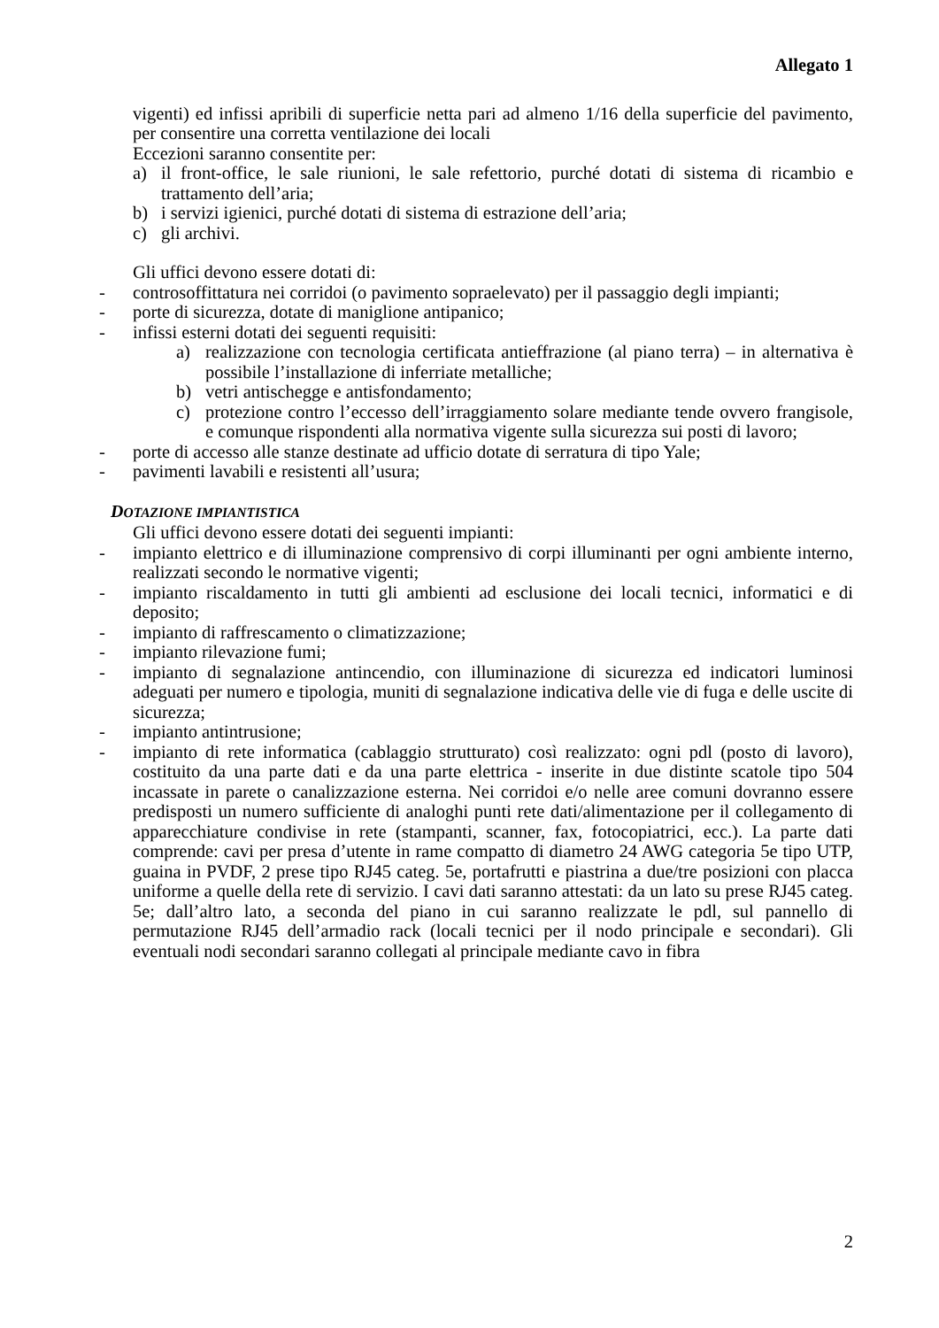Allegato 1
vigenti) ed infissi apribili di superficie netta pari ad almeno 1/16 della superficie del pavimento, per consentire una corretta ventilazione dei locali
Eccezioni saranno consentite per:
a) il front-office, le sale riunioni, le sale refettorio, purché dotati di sistema di ricambio e trattamento dell’aria;
b) i servizi igienici, purché dotati di sistema di estrazione dell’aria;
c) gli archivi.
Gli uffici devono essere dotati di:
- controsoffittatura nei corridoi (o pavimento sopraelevato) per il passaggio degli impianti;
- porte di sicurezza, dotate di maniglione antipanico;
- infissi esterni dotati dei seguenti requisiti:
a) realizzazione con tecnologia certificata antieffrazione (al piano terra) – in alternativa è possibile l’installazione di inferriate metalliche;
b) vetri antischegge e antisfondamento;
c) protezione contro l’eccesso dell’irraggiamento solare mediante tende ovvero frangisole, e comunque rispondenti alla normativa vigente sulla sicurezza sui posti di lavoro;
- porte di accesso alle stanze destinate ad ufficio dotate di serratura di tipo Yale;
- pavimenti lavabili e resistenti all’usura;
DOTAZIONE IMPIANTISTICA
Gli uffici devono essere dotati dei seguenti impianti:
- impianto elettrico e di illuminazione comprensivo di corpi illuminanti per ogni ambiente interno, realizzati secondo le normative vigenti;
- impianto riscaldamento in tutti gli ambienti ad esclusione dei locali tecnici, informatici e di deposito;
- impianto di raffrescamento o climatizzazione;
- impianto rilevazione fumi;
- impianto di segnalazione antincendio, con illuminazione di sicurezza ed indicatori luminosi adeguati per numero e tipologia, muniti di segnalazione indicativa delle vie di fuga e delle uscite di sicurezza;
- impianto antintrusione;
- impianto di rete informatica (cablaggio strutturato) così realizzato: ogni pdl (posto di lavoro), costituito da una parte dati e da una parte elettrica - inserite in due distinte scatole tipo 504 incassate in parete o canalizzazione esterna. Nei corridoi e/o nelle aree comuni dovranno essere predisposti un numero sufficiente di analoghi punti rete dati/alimentazione per il collegamento di apparecchiature condivise in rete (stampanti, scanner, fax, fotocopiatrici, ecc.). La parte dati comprende: cavi per presa d’utente in rame compatto di diametro 24 AWG categoria 5e tipo UTP, guaina in PVDF, 2 prese tipo RJ45 categ. 5e, portafrutti e piastrina a due/tre posizioni con placca uniforme a quelle della rete di servizio. I cavi dati saranno attestati: da un lato su prese RJ45 categ. 5e; dall’altro lato, a seconda del piano in cui saranno realizzate le pdl, sul pannello di permutazione RJ45 dell’armadio rack (locali tecnici per il nodo principale e secondari). Gli eventuali nodi secondari saranno collegati al principale mediante cavo in fibra
2